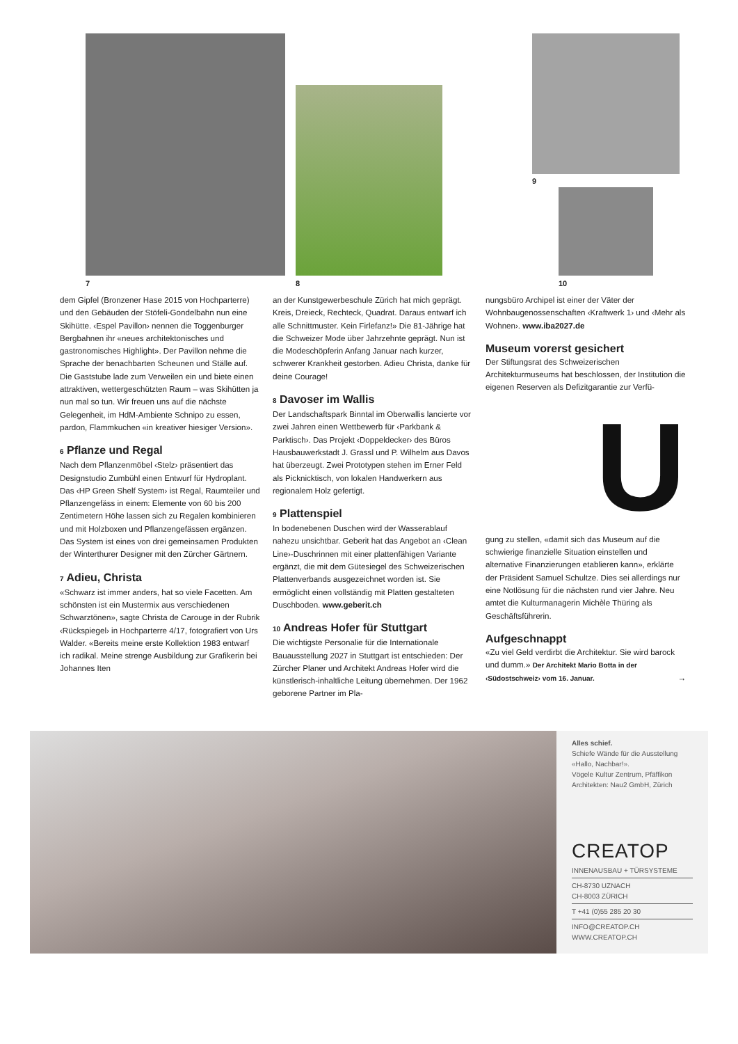7 8
9
10
dem Gipfel (Bronzener Hase 2015 von Hochparterre) und den Gebäuden der Stöfeli-Gondelbahn nun eine Skihütte. ‹Espel Pavillon› nennen die Toggenburger Bergbahnen ihr «neues architektonisches und gastronomisches Highlight». Der Pavillon nehme die Sprache der benachbarten Scheunen und Ställe auf. Die Gaststube lade zum Verweilen ein und biete einen attraktiven, wettergeschützten Raum – was Skihütten ja nun mal so tun. Wir freuen uns auf die nächste Gelegenheit, im HdM-Ambiente Schnipo zu essen, pardon, Flammkuchen «in kreativer hiesiger Version».
6 Pflanze und Regal
Nach dem Pflanzenmöbel ‹Stelz› präsentiert das Designstudio Zumbühl einen Entwurf für Hydroplant. Das ‹HP Green Shelf System› ist Regal, Raumteiler und Pflanzengefäss in einem: Elemente von 60 bis 200 Zentimetern Höhe lassen sich zu Regalen kombinieren und mit Holzboxen und Pflanzengefässen ergänzen. Das System ist eines von drei gemeinsamen Produkten der Winterthurer Designer mit den Zürcher Gärtnern.
7 Adieu, Christa
«Schwarz ist immer anders, hat so viele Facetten. Am schönsten ist ein Mustermix aus verschiedenen Schwarztönen», sagte Christa de Carouge in der Rubrik ‹Rückspiegel› in Hochparterre 4/17, fotografiert von Urs Walder. «Bereits meine erste Kollektion 1983 entwarf ich radikal. Meine strenge Ausbildung zur Grafikerin bei Johannes Iten
an der Kunstgewerbeschule Zürich hat mich geprägt. Kreis, Dreieck, Rechteck, Quadrat. Daraus entwarf ich alle Schnittmuster. Kein Firlefanz!» Die 81-Jährige hat die Schweizer Mode über Jahrzehnte geprägt. Nun ist die Modeschöpferin Anfang Januar nach kurzer, schwerer Krankheit gestorben. Adieu Christa, danke für deine Courage!
8 Davoser im Wallis
Der Landschaftspark Binntal im Oberwallis lancierte vor zwei Jahren einen Wettbewerb für ‹Parkbank & Parktisch›. Das Projekt ‹Doppeldecker› des Büros Hausbauwerkstadt J. Grassl und P. Wilhelm aus Davos hat überzeugt. Zwei Prototypen stehen im Erner Feld als Picknicktisch, von lokalen Handwerkern aus regionalem Holz gefertigt.
9 Plattenspiel
In bodenebenen Duschen wird der Wasserablauf nahezu unsichtbar. Geberit hat das Angebot an ‹Clean Line›-Duschrinnen mit einer plattenfähigen Variante ergänzt, die mit dem Gütesiegel des Schweizerischen Plattenverbands ausgezeichnet worden ist. Sie ermöglicht einen vollständig mit Platten gestalteten Duschboden. www.geberit.ch
10 Andreas Hofer für Stuttgart
Die wichtigste Personalie für die Internationale Bauausstellung 2027 in Stuttgart ist entschieden: Der Zürcher Planer und Architekt Andreas Hofer wird die künstlerisch-inhaltliche Leitung übernehmen. Der 1962 geborene Partner im Pla-
nungsbüro Archipel ist einer der Väter der Wohnbaugenossenschaften ‹Kraftwerk 1› und ‹Mehr als Wohnen›. www.iba2027.de
Museum vorerst gesichert
Der Stiftungsrat des Schweizerischen Architekturmuseums hat beschlossen, der Institution die eigenen Reserven als Defizitgarantie zur Verfü-
U
gung zu stellen, «damit sich das Museum auf die schwierige finanzielle Situation einstellen und alternative Finanzierungen etablieren kann», erklärte der Präsident Samuel Schultze. Dies sei allerdings nur eine Notlösung für die nächsten rund vier Jahre. Neu amtet die Kulturmanagerin Michèle Thüring als Geschäftsführerin.
Aufgeschnappt
«Zu viel Geld verdirbt die Architektur. Sie wird barock und dumm.» Der Architekt Mario Botta in der ‹Südostschweiz› vom 16. Januar. →
Alles schief.
Schiefe Wände für die Ausstellung «Hallo, Nachbar!».
Vögele Kultur Zentrum, Pfäffikon
Architekten: Nau2 GmbH, Zürich
CREATOP
INNENAUSBAU + TÜRSYSTEME
CH-8730 UZNACH
CH-8003 ZÜRICH
T +41 (0)55 285 20 30
INFO@CREATOP.CH
WWW.CREATOP.CH